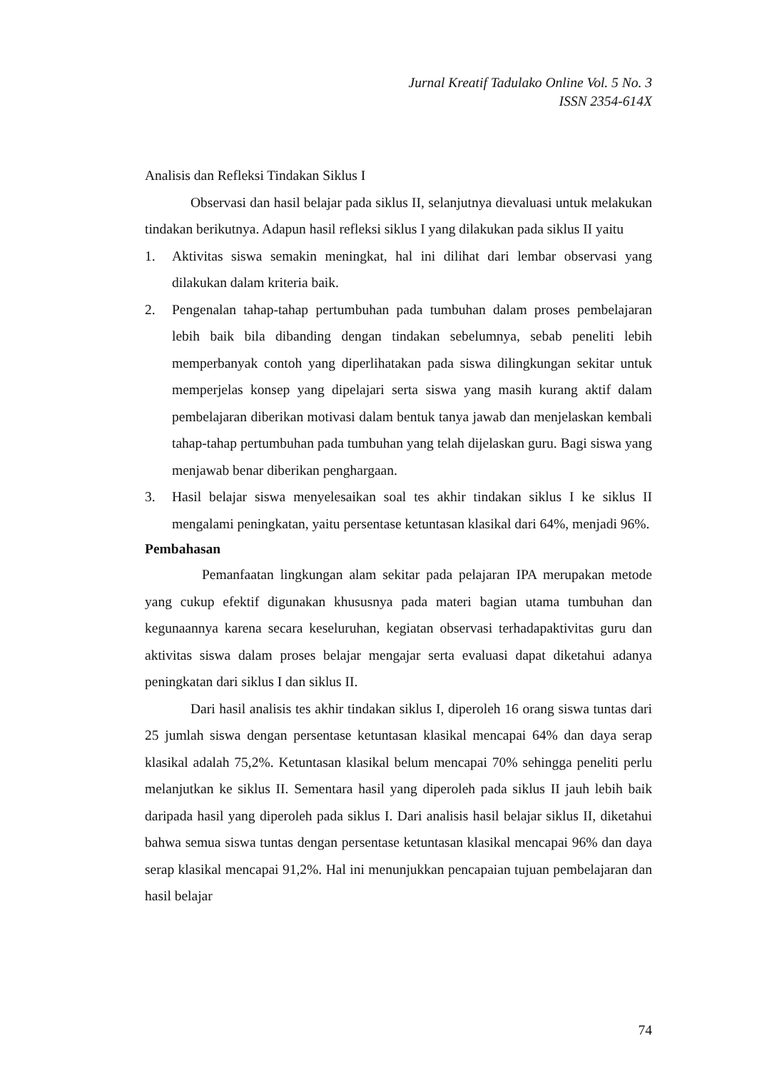Jurnal Kreatif Tadulako Online Vol. 5 No. 3
ISSN 2354-614X
Analisis dan Refleksi Tindakan Siklus I
Observasi dan hasil belajar pada siklus II, selanjutnya dievaluasi untuk melakukan tindakan berikutnya. Adapun hasil refleksi siklus I yang dilakukan pada siklus II yaitu
1. Aktivitas siswa semakin meningkat, hal ini dilihat dari lembar observasi yang dilakukan dalam kriteria baik.
2. Pengenalan tahap-tahap pertumbuhan pada tumbuhan dalam proses pembelajaran lebih baik bila dibanding dengan tindakan sebelumnya, sebab peneliti lebih memperbanyak contoh yang diperlihatakan pada siswa dilingkungan sekitar untuk memperjelas konsep yang dipelajari serta siswa yang masih kurang aktif dalam pembelajaran diberikan motivasi dalam bentuk tanya jawab dan menjelaskan kembali tahap-tahap pertumbuhan pada tumbuhan yang telah dijelaskan guru. Bagi siswa yang menjawab benar diberikan penghargaan.
3. Hasil belajar siswa menyelesaikan soal tes akhir tindakan siklus I ke siklus II mengalami peningkatan, yaitu persentase ketuntasan klasikal dari 64%, menjadi 96%.
Pembahasan
Pemanfaatan lingkungan alam sekitar pada pelajaran IPA merupakan metode yang cukup efektif digunakan khususnya pada materi bagian utama tumbuhan dan kegunaannya karena secara keseluruhan, kegiatan observasi terhadapaktivitas guru dan aktivitas siswa dalam proses belajar mengajar serta evaluasi dapat diketahui adanya peningkatan dari siklus I dan siklus II.
Dari hasil analisis tes akhir tindakan siklus I, diperoleh 16 orang siswa tuntas dari 25 jumlah siswa dengan persentase ketuntasan klasikal mencapai 64% dan daya serap klasikal adalah 75,2%. Ketuntasan klasikal belum mencapai 70% sehingga peneliti perlu melanjutkan ke siklus II. Sementara hasil yang diperoleh pada siklus II jauh lebih baik daripada hasil yang diperoleh pada siklus I. Dari analisis hasil belajar siklus II, diketahui bahwa semua siswa tuntas dengan persentase ketuntasan klasikal mencapai 96% dan daya serap klasikal mencapai 91,2%. Hal ini menunjukkan pencapaian tujuan pembelajaran dan hasil belajar
74